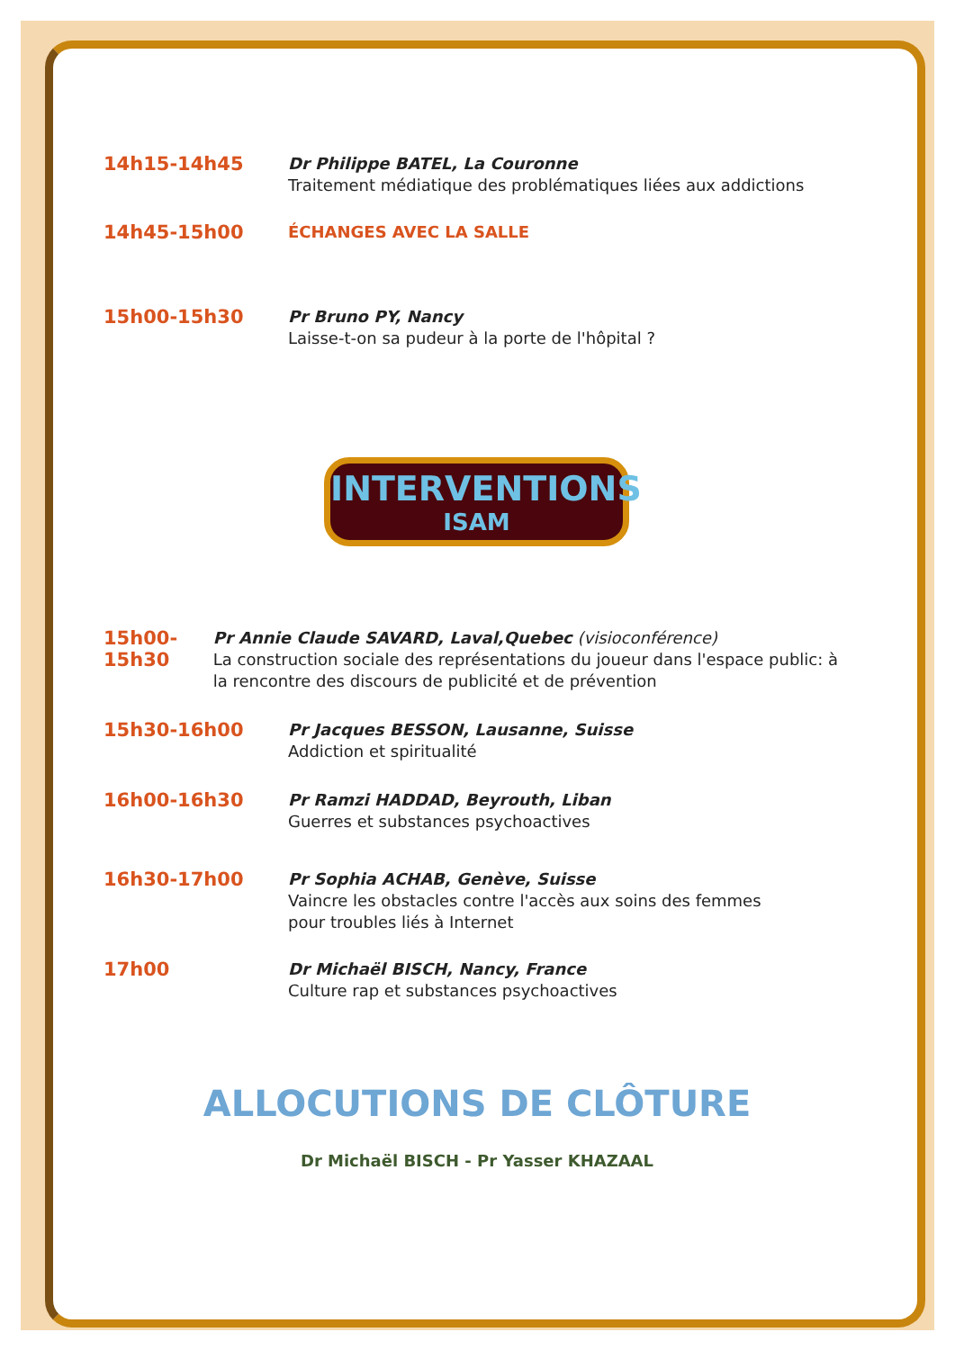14h15-14h45
Dr Philippe BATEL, La Couronne
Traitement médiatique des problématiques liées aux addictions
14h45-15h00
ÉCHANGES AVEC LA SALLE
15h00-15h30
Pr Bruno PY, Nancy
Laisse-t-on sa pudeur à la porte de l'hôpital ?
INTERVENTIONS
ISAM
15h00-15h30
Pr Annie Claude SAVARD, Laval,Quebec (visioconférence)
La construction sociale des représentations du joueur dans l'espace public: à la rencontre des discours de publicité et de prévention
15h30-16h00
Pr Jacques BESSON, Lausanne, Suisse
Addiction et spiritualité
16h00-16h30
Pr Ramzi HADDAD, Beyrouth, Liban
Guerres et substances psychoactives
16h30-17h00
Pr Sophia ACHAB, Genève, Suisse
Vaincre les obstacles contre l'accès aux soins des femmes
pour troubles liés à Internet
17h00
Dr Michaël BISCH, Nancy, France
Culture rap et substances psychoactives
ALLOCUTIONS DE CLÔTURE
Dr Michaël BISCH - Pr Yasser KHAZAAL